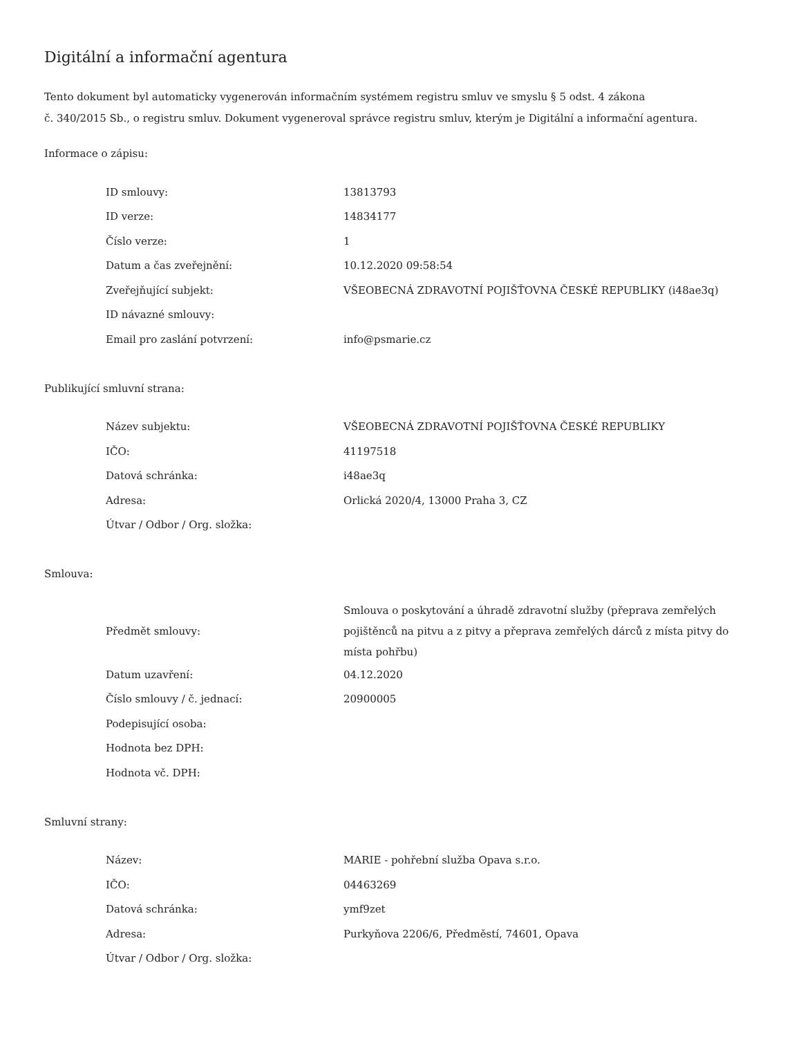Digitální a informační agentura
Tento dokument byl automaticky vygenerován informačním systémem registru smluv ve smyslu § 5 odst. 4 zákona
č. 340/2015 Sb., o registru smluv. Dokument vygeneroval správce registru smluv, kterým je Digitální a informační agentura.
Informace o zápisu:
| ID smlouvy: | 13813793 |
| ID verze: | 14834177 |
| Číslo verze: | 1 |
| Datum a čas zveřejnění: | 10.12.2020 09:58:54 |
| Zveřejňující subjekt: | VŠEOBECNÁ ZDRAVOTNÍ POJIŠŤOVNA ČESKÉ REPUBLIKY (i48ae3q) |
| ID návazné smlouvy: | |
| Email pro zaslání potvrzení: | info@psmarie.cz |
Publikující smluvní strana:
| Název subjektu: | VŠEOBECNÁ ZDRAVOTNÍ POJIŠŤOVNA ČESKÉ REPUBLIKY |
| IČO: | 41197518 |
| Datová schránka: | i48ae3q |
| Adresa: | Orlická 2020/4, 13000 Praha 3, CZ |
| Útvar / Odbor / Org. složka: | |
Smlouva:
| Předmět smlouvy: | Smlouva o poskytování a úhradě zdravotní služby (přeprava zemřelých pojištěnců na pitvu a z pitvy a přeprava zemřelých dárců z místa pitvy do místa pohřbu) |
| Datum uzavření: | 04.12.2020 |
| Číslo smlouvy / č. jednací: | 20900005 |
| Podepisující osoba: | |
| Hodnota bez DPH: | |
| Hodnota vč. DPH: | |
Smluvní strany:
| Název: | MARIE - pohřební služba Opava s.r.o. |
| IČO: | 04463269 |
| Datová schránka: | ymf9zet |
| Adresa: | Purkyňova 2206/6, Předměstí, 74601, Opava |
| Útvar / Odbor / Org. složka: | |